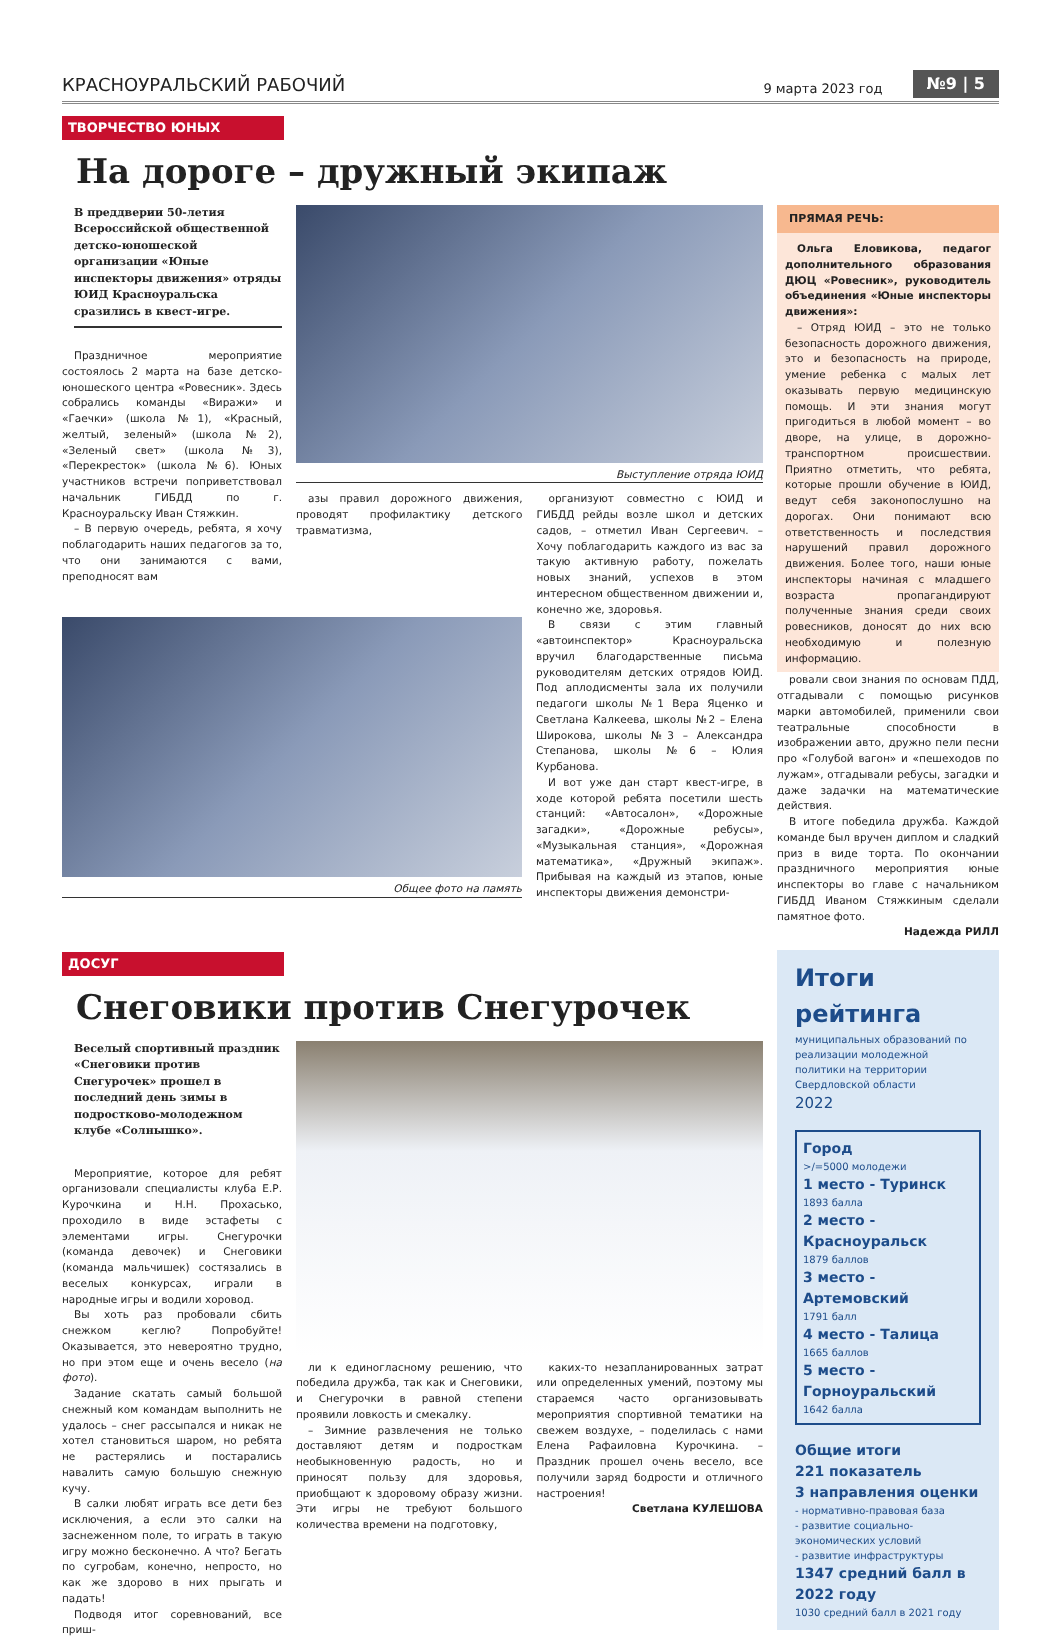КРАСНОУРАЛЬСКИЙ РАБОЧИЙ 9 марта 2023 год №9 | 5
ТВОРЧЕСТВО ЮНЫХ
На дороге – дружный экипаж
В преддверии 50-летия Всероссийской общественной детско-юношеской организации «Юные инспекторы движения» отряды ЮИД Красноуральска сразились в квест-игре.
Праздничное мероприятие состоялось 2 марта на базе детско-юношеского центра «Ровесник». Здесь собрались команды «Виражи» и «Гаечки» (школа №1), «Красный, желтый, зеленый» (школа №2), «Зеленый свет» (школа №3), «Перекресток» (школа №6). Юных участников встречи поприветствовал начальник ГИБДД по г. Красноуральску Иван Стяжкин.
– В первую очередь, ребята, я хочу поблагодарить наших педагогов за то, что они занимаются с вами, преподносят вам
Выступление отряда ЮИД
азы правил дорожного движения, проводят профилактику детского травматизма,
организуют совместно с ЮИД и ГИБДД рейды возле школ и детских садов, – отметил Иван Сергеевич. – Хочу поблагодарить каждого из вас за такую активную работу, пожелать новых знаний, успехов в этом интересном общественном движении и, конечно же, здоровья.
Общее фото на память В связи с этим главный «автоинспектор» Красноуральска вручил благодарственные письма руководителям детских отрядов ЮИД. Под аплодисменты зала их получили педагоги школы №1 Вера Яценко и Светлана Калкеева, школы №2 – Елена Широкова, школы №3 – Александра Степанова, школы №6 – Юлия Курбанова.
И вот уже дан старт квест-игре, в ходе которой ребята посетили шесть станций: «Автосалон», «Дорожные загадки», «Дорожные ребусы», «Музыкальная станция», «Дорожная математика», «Дружный экипаж». Прибывая на каждый из этапов, юные инспекторы движения демонстри-
ПРЯМАЯ РЕЧЬ:
Ольга Еловикова, педагог дополнительного образования ДЮЦ «Ровесник», руководитель объединения «Юные инспекторы движения»:
– Отряд ЮИД – это не только безопасность дорожного движения, это и безопасность на природе, умение ребенка с малых лет оказывать первую медицинскую помощь. И эти знания могут пригодиться в любой момент – во дворе, на улице, в дорожно-транспортном происшествии. Приятно отметить, что ребята, которые прошли обучение в ЮИД, ведут себя законопослушно на дорогах. Они понимают всю ответственность и последствия нарушений правил дорожного движения. Более того, наши юные инспекторы начиная с младшего возраста пропагандируют полученные знания среди своих ровесников, доносят до них всю необходимую и полезную информацию.
ровали свои знания по основам ПДД, отгадывали с помощью рисунков марки автомобилей, применили свои театральные способности в изображении авто, дружно пели песни про «Голубой вагон» и «пешеходов по лужам», отгадывали ребусы, загадки и даже задачки на математические действия.
В итоге победила дружба. Каждой команде был вручен диплом и сладкий приз в виде торта. По окончании праздничного мероприятия юные инспекторы во главе с начальником ГИБДД Иваном Стяжкиным сделали памятное фото.
Надежда РИЛЛ
ДОСУГ
Снеговики против Снегурочек
Веселый спортивный праздник «Снеговики против Снегурочек» прошел в последний день зимы в подростково-молодежном клубе «Солнышко».
Мероприятие, которое для ребят организовали специалисты клуба Е.Р. Курочкина и Н.Н. Прохасько, проходило в виде эстафеты с элементами игры. Снегурочки (команда девочек) и Снеговики (команда мальчишек) состязались в веселых конкурсах, играли в народные игры и водили хоровод.
Вы хоть раз пробовали сбить снежком кеглю? Попробуйте! Оказывается, это невероятно трудно, но при этом еще и очень весело (на фото).
Задание скатать самый большой снежный ком командам выполнить не удалось – снег рассыпался и никак не хотел становиться шаром, но ребята не растерялись и постарались навалить самую большую снежную кучу.
В салки любят играть все дети без исключения, а если это салки на заснеженном поле, то играть в такую игру можно бесконечно. А что? Бегать по сугробам, конечно, непросто, но как же здорово в них прыгать и падать!
Подводя итог соревнований, все приш-
ли к единогласному решению, что победила дружба, так как и Снеговики, и Снегурочки в равной степени проявили ловкость и смекалку.
– Зимние развлечения не только доставляют детям и подросткам необыкновенную радость, но и приносят пользу для здоровья, приобщают к здоровому образу жизни. Эти игры не требуют большого количества времени на подготовку,
каких-то незапланированных затрат или определенных умений, поэтому мы стараемся часто организовывать мероприятия спортивной тематики на свежем воздухе, – поделилась с нами Елена Рафаиловна Курочкина. – Праздник прошел очень весело, все получили заряд бодрости и отличного настроения!
Светлана КУЛЕШОВА
Итоги рейтинга
муниципальных образований по реализации молодежной политики на территории Свердловской области
2022
Город
>/=5000 молодежи
1 место - Туринск
1893 балла
2 место - Красноуральск
1879 баллов
3 место - Артемовский
1791 балл
4 место - Талица
1665 баллов
5 место - Горноуральский
1642 балла
Общие итоги
221 показатель
3 направления оценки
- нормативно-правовая база
- развитие социально-экономических условий
- развитие инфраструктуры
1347 средний балл в 2022 году
1030 средний балл в 2021 году